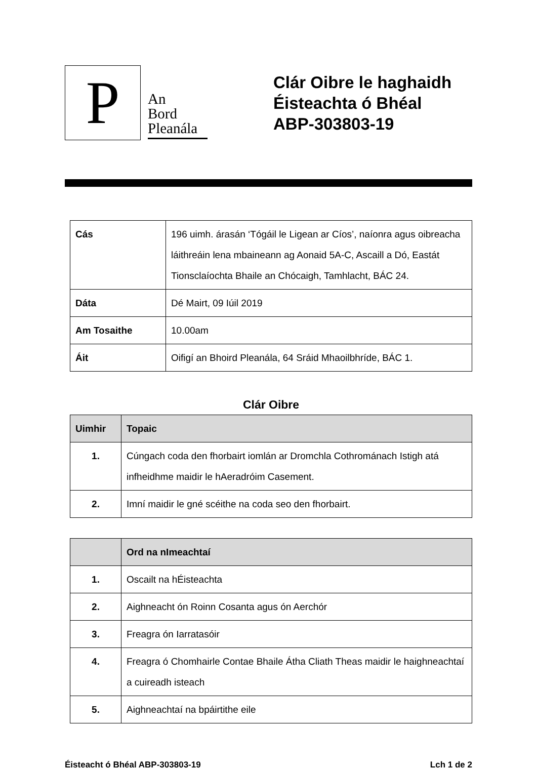P
An
Bord
Pleanála
Clár Oibre le haghaidh
Éisteachta ó Bhéal
ABP-303803-19
| Cás | 196 uimh. árasán ‘Tógáil le Ligean ar Cíos’, naíonra agus oibreacha láithreáin lena mbaineann ag Aonaid 5A-C, Ascaill a Dó, Eastát Tionsclaíochta Bhaile an Chócaigh, Tamhlacht, BÁC 24. |
| Dáta | Dé Mairt, 09 Iúil 2019 |
| Am Tosaithe | 10.00am |
| Áit | Oifigí an Bhoird Pleanála, 64 Sráid Mhaoilbhríde, BÁC 1. |
Clár Oibre
| Uimhir | Topaic |
| --- | --- |
| 1. | Cúngach coda den fhorbairt iomlán ar Dromchla Cothrománach Istigh atá infheidhme maidir le hAeradróim Casement. |
| 2. | Imní maidir le gné scéithe na coda seo den fhorbairt. |
| | Ord na nImeachtaí |
| --- | --- |
| 1. | Oscailt na hÉisteachta |
| 2. | Aighneacht ón Roinn Cosanta agus ón Aerchór |
| 3. | Freagra ón Iarratasóir |
| 4. | Freagra ó Chomhairle Contae Bhaile Átha Cliath Theas maidir le haighneachtaí a cuireadh isteach |
| 5. | Aighneachtaí na bpáirtithe eile |
Éisteacht ó Bhéal ABP-303803-19 Lch 1 de 2